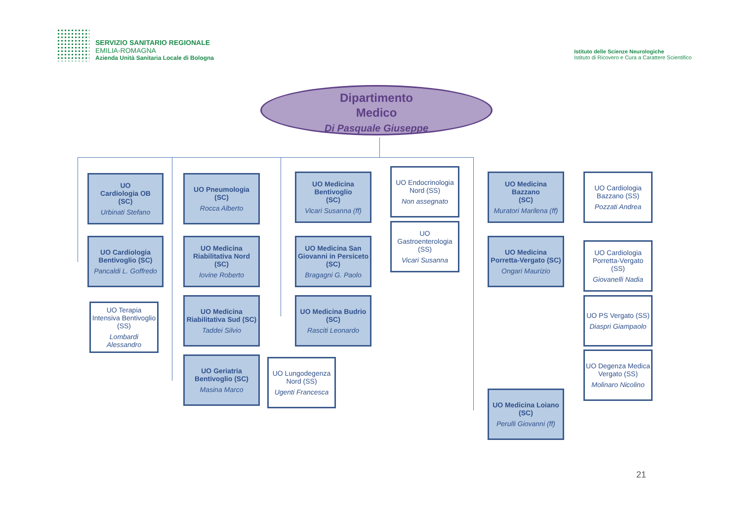SERVIZIO SANITARIO REGIONALE
EMILIA-ROMAGNA
Azienda Unità Sanitaria Locale di Bologna
Istituto delle Scienze Neurologiche
Istituto di Ricovero e Cura a Carattere Scientifico
Dipartimento
Medico
Di Pasquale Giuseppe
UO
Cardiologia OB
(SC)
Urbinati Stefano
UO Cardiologia Bentivoglio (SC)
Pancaldi L. Goffredo
UO Terapia Intensiva Bentivoglio (SS)
Lombardi Alessandro
UO Pneumologia
(SC)
Rocca Alberto
UO Medicina Riabilitativa Nord (SC)
Iovine Roberto
UO Medicina Riabilitativa Sud (SC)
Taddei Silvio
UO Geriatria Bentivoglio (SC)
Masina Marco
UO Lungodegenza Nord (SS)
Ugenti Francesca
UO Medicina Bentivoglio
(SC)
Vicari Susanna (ff)
UO Medicina San Giovanni in Persiceto (SC)
Bragagni G. Paolo
UO Medicina Budrio
(SC)
Rasciti Leonardo
UO Endocrinologia Nord (SS)
Non assegnato
UO Gastroenterologia (SS)
Vicari Susanna
UO Medicina Bazzano
(SC)
Muratori Marilena (ff)
UO Medicina Porretta-Vergato (SC)
Ongari Maurizio
UO Medicina Loiano
(SC)
Perulli Giovanni (ff)
UO Cardiologia Bazzano (SS)
Pozzati Andrea
UO Cardiologia Porretta-Vergato (SS)
Giovanelli Nadia
UO PS Vergato (SS)
Diaspri Giampaolo
UO Degenza Medica Vergato (SS)
Molinaro Nicolino
21